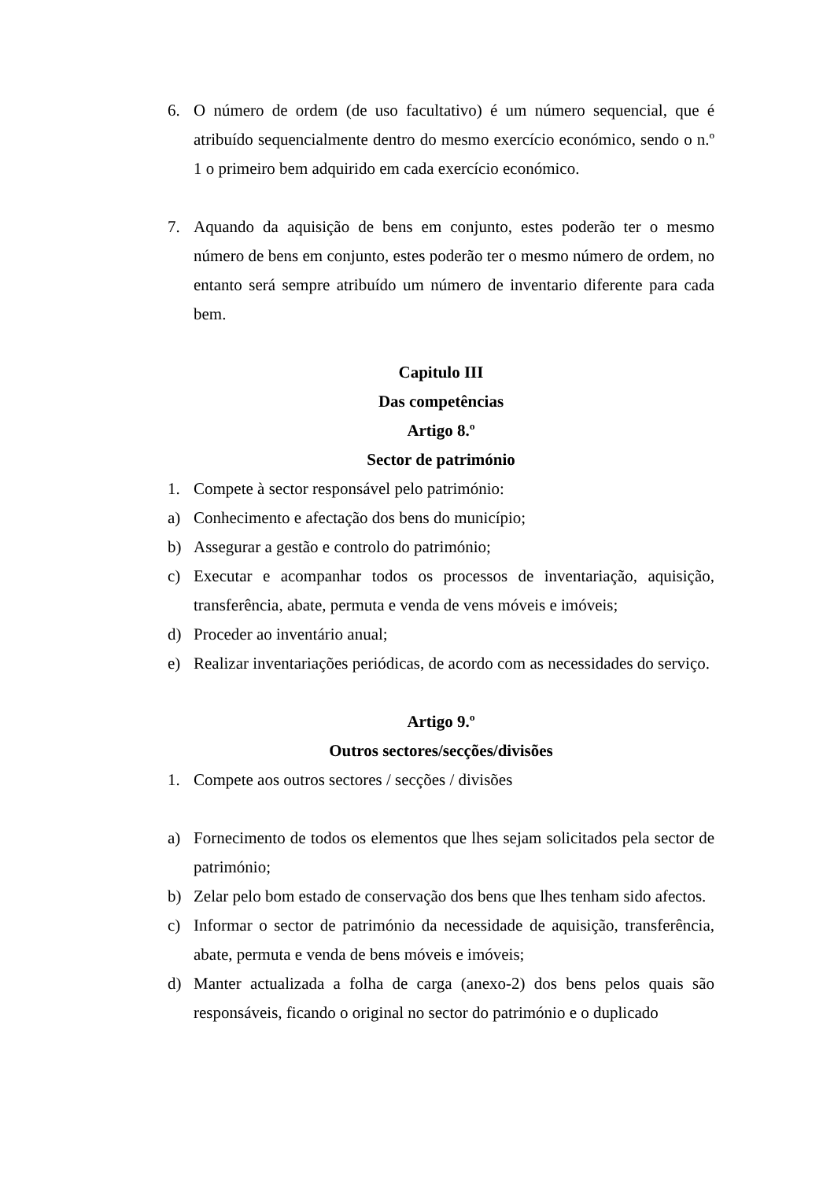6. O número de ordem (de uso facultativo) é um número sequencial, que é atribuído sequencialmente dentro do mesmo exercício económico, sendo o n.º 1 o primeiro bem adquirido em cada exercício económico.
7. Aquando da aquisição de bens em conjunto, estes poderão ter o mesmo número de bens em conjunto, estes poderão ter o mesmo número de ordem, no entanto será sempre atribuído um número de inventario diferente para cada bem.
Capitulo III
Das competências
Artigo 8.º
Sector de património
1. Compete à sector responsável pelo património:
a) Conhecimento e afectação dos bens do município;
b) Assegurar a gestão e controlo do património;
c) Executar e acompanhar todos os processos de inventariação, aquisição, transferência, abate, permuta e venda de vens móveis e imóveis;
d) Proceder ao inventário anual;
e) Realizar inventariações periódicas, de acordo com as necessidades do serviço.
Artigo 9.º
Outros sectores/secções/divisões
1. Compete aos outros sectores / secções / divisões
a) Fornecimento de todos os elementos que lhes sejam solicitados pela sector de património;
b) Zelar pelo bom estado de conservação dos bens que lhes tenham sido afectos.
c) Informar o sector de património da necessidade de aquisição, transferência, abate, permuta e venda de bens móveis e imóveis;
d) Manter actualizada a folha de carga (anexo-2) dos bens pelos quais são responsáveis, ficando o original no sector do património e o duplicado